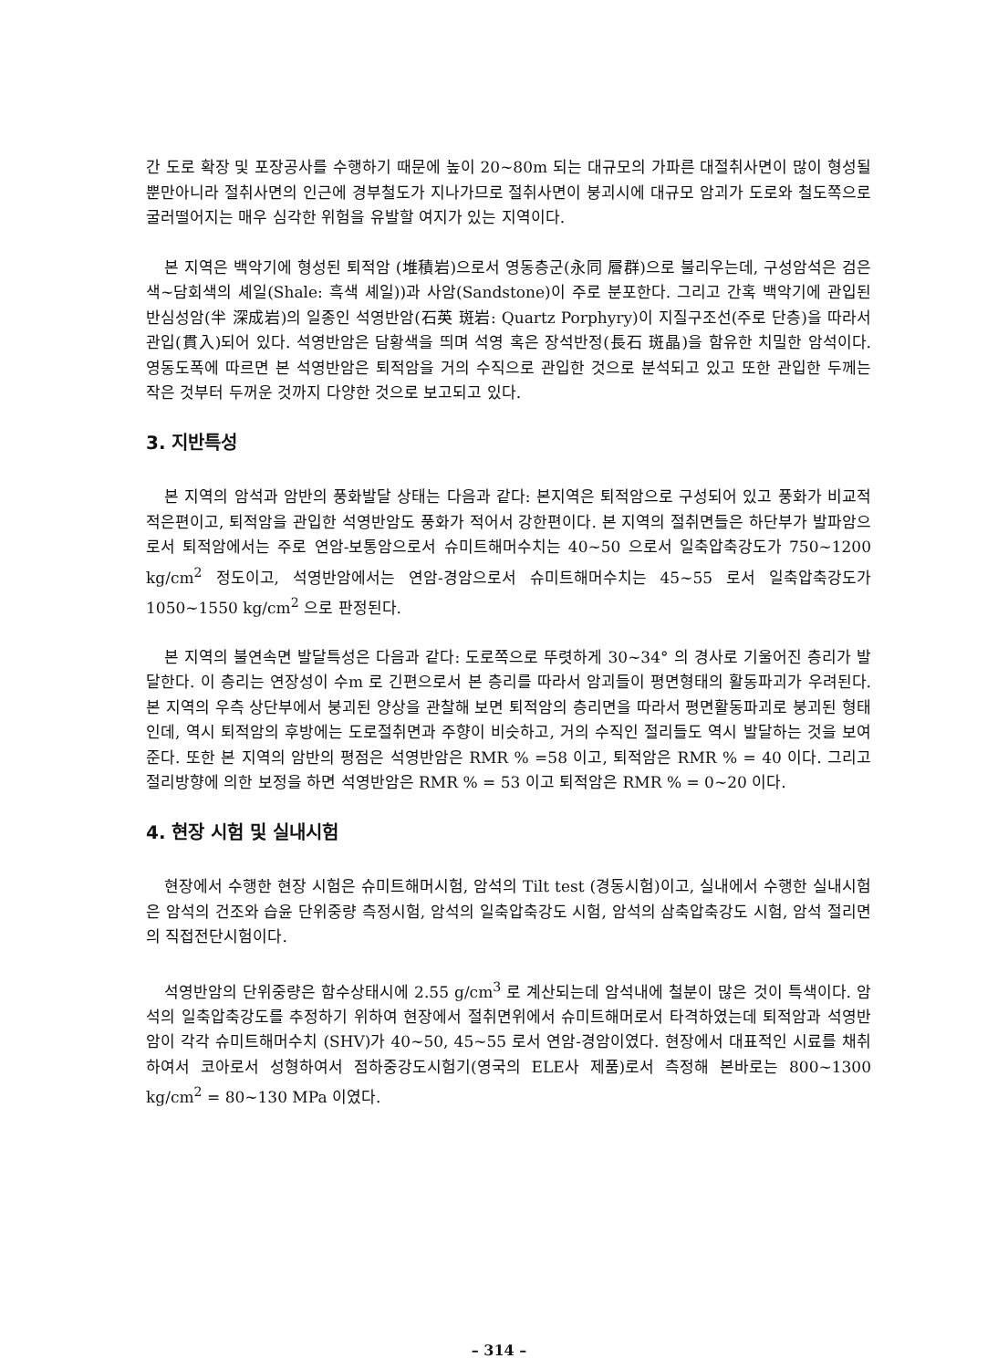간 도로 확장 및 포장공사를 수행하기 때문에 높이 20~80m 되는 대규모의 가파른 대절취사면이 많이 형성될 뿐만아니라 절취사면의 인근에 경부철도가 지나가므로 절취사면이 붕괴시에 대규모 암괴가 도로와 철도쪽으로 굴러떨어지는 매우 심각한 위험을 유발할 여지가 있는 지역이다.
본 지역은 백악기에 형성된 퇴적암 (堆積岩)으로서 영동층군(永同 層群)으로 불리우는데, 구성암석은 검은색~담회색의 셰일(Shale: 흑색 셰일))과 사암(Sandstone)이 주로 분포한다. 그리고 간혹 백악기에 관입된 반심성암(半 深成岩)의 일종인 석영반암(石英 斑岩: Quartz Porphyry)이 지질구조선(주로 단층)을 따라서 관입(貫入)되어 있다. 석영반암은 담황색을 띄며 석영 혹은 장석반정(長石 斑晶)을 함유한 치밀한 암석이다. 영동도폭에 따르면 본 석영반암은 퇴적암을 거의 수직으로 관입한 것으로 분석되고 있고 또한 관입한 두께는 작은 것부터 두꺼운 것까지 다양한 것으로 보고되고 있다.
3. 지반특성
본 지역의 암석과 암반의 풍화발달 상태는 다음과 같다: 본지역은 퇴적암으로 구성되어 있고 풍화가 비교적 적은편이고, 퇴적암을 관입한 석영반암도 풍화가 적어서 강한편이다. 본 지역의 절취면들은 하단부가 발파암으로서 퇴적암에서는 주로 연암-보통암으로서 슈미트해머수치는 40~50 으로서 일축압축강도가 750~1200 kg/cm<sup>2</sup> 정도이고, 석영반암에서는 연암-경암으로서 슈미트해머수치는 45~55 로서 일축압축강도가 1050~1550 kg/cm<sup>2</sup> 으로 판정된다.
본 지역의 불연속면 발달특성은 다음과 같다: 도로쪽으로 뚜렷하게 30~34° 의 경사로 기울어진 층리가 발달한다. 이 층리는 연장성이 수m 로 긴편으로서 본 층리를 따라서 암괴들이 평면형태의 활동파괴가 우려된다. 본 지역의 우측 상단부에서 붕괴된 양상을 관찰해 보면 퇴적암의 층리면을 따라서 평면활동파괴로 붕괴된 형태인데, 역시 퇴적암의 후방에는 도로절취면과 주향이 비슷하고, 거의 수직인 절리들도 역시 발달하는 것을 보여준다. 또한 본 지역의 암반의 평점은 석영반암은 RMR % =58 이고, 퇴적암은 RMR % = 40 이다. 그리고 절리방향에 의한 보정을 하면 석영반암은 RMR % = 53 이고 퇴적암은 RMR % = 0~20 이다.
4. 현장 시험 및 실내시험
현장에서 수행한 현장 시험은 슈미트해머시험, 암석의 Tilt test (경동시험)이고, 실내에서 수행한 실내시험은 암석의 건조와 습윤 단위중량 측정시험, 암석의 일축압축강도 시험, 암석의 삼축압축강도 시험, 암석 절리면의 직접전단시험이다.
석영반암의 단위중량은 함수상태시에 2.55 g/cm<sup>3</sup> 로 계산되는데 암석내에 철분이 많은 것이 특색이다. 암석의 일축압축강도를 추정하기 위하여 현장에서 절취면위에서 슈미트해머로서 타격하였는데 퇴적암과 석영반암이 각각 슈미트해머수치 (SHV)가 40~50, 45~55 로서 연암-경암이였다. 현장에서 대표적인 시료를 채취하여서 코아로서 성형하여서 점하중강도시험기(영국의 ELE사 제품)로서 측정해 본바로는 800~1300 kg/cm<sup>2</sup> = 80~130 MPa 이였다.
– 314 –